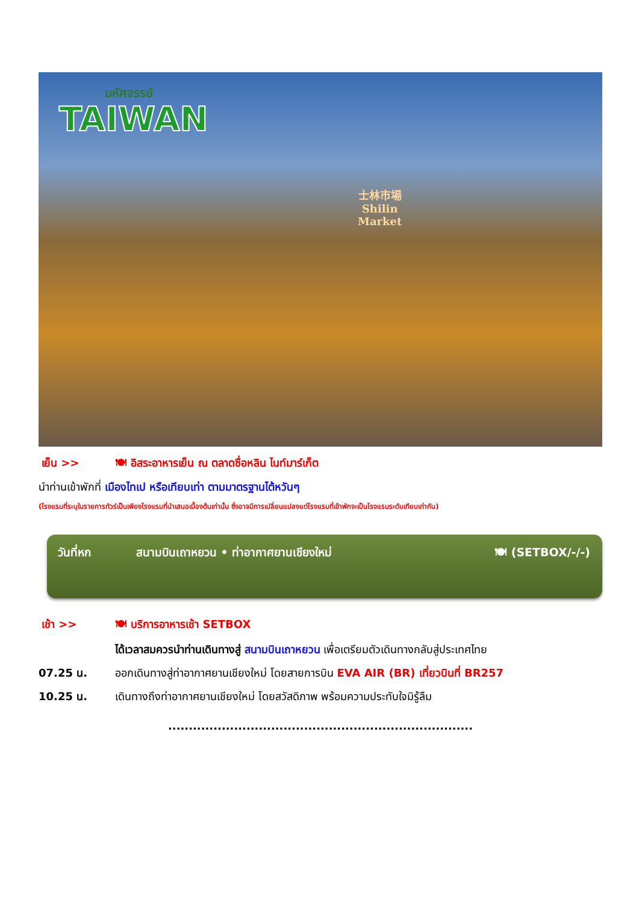มหัศจรรย์
TAIWAN
士林市場
Shilin
Market
เย็น >> 🍽 อิสระอาหารเย็น ณ ตลาดซื่อหลิน ไนท์มาร์เก็ต
นำท่านเข้าพักที่ เมืองไทเป หรือเทียบเท่า ตามมาตรฐานไต้หวันๆ
(โรงแรมที่ระบุในรายการทัวร์เป็นเพียงโรงแรมที่นำเสนอเบื้องต้นเท่านั้น ซึ่งอาจมีการเปลี่ยนแปลงแต่โรงแรมที่เข้าพักจะเป็นโรงแรมระดับเทียบเท่ากัน)
วันที่หก สนามบินเถาหยวน • ท่าอากาศยานเชียงใหม่ 🍽 (SETBOX/-/-)
เช้า >> 🍽 บริการอาหารเช้า SETBOX
ได้เวลาสมควรนำท่านเดินทางสู่ สนามบินเถาหยวน เพื่อเตรียมตัวเดินทางกลับสู่ประเทศไทย
07.25 น. ออกเดินทางสู่ท่าอากาศยานเชียงใหม่ โดยสายการบิน EVA AIR (BR) เที่ยวบินที่ BR257
10.25 น. เดินทางถึงท่าอากาศยานเชียงใหม่ โดยสวัสดิภาพ พร้อมความประทับใจมิรู้ลืม
..........................................................................